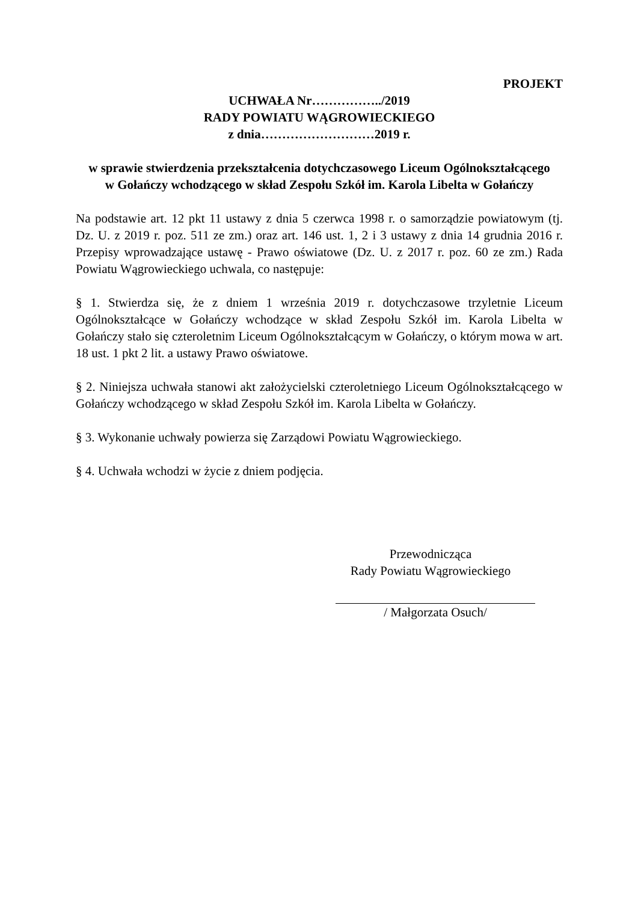PROJEKT
UCHWAŁA Nr……………../2019
RADY POWIATU WĄGROWIECKIEGO
z dnia………………………2019 r.
w sprawie stwierdzenia przekształcenia dotychczasowego Liceum Ogólnokształcącego
w Gołańczy wchodzącego w skład Zespołu Szkół im. Karola Libelta w Gołańczy
Na podstawie art. 12 pkt 11 ustawy z dnia 5 czerwca 1998 r. o samorządzie powiatowym (tj. Dz. U. z 2019 r. poz. 511 ze zm.) oraz art. 146 ust. 1, 2 i 3 ustawy z dnia 14 grudnia 2016 r. Przepisy wprowadzające ustawę - Prawo oświatowe (Dz. U. z 2017 r. poz. 60 ze zm.) Rada Powiatu Wągrowieckiego uchwala, co następuje:
§ 1. Stwierdza się, że z dniem 1 września 2019 r. dotychczasowe trzyletnie Liceum Ogólnokształcące w Gołańczy wchodzące w skład Zespołu Szkół im. Karola Libelta w Gołańczy stało się czteroletnim Liceum Ogólnokształcącym w Gołańczy, o którym mowa w art. 18 ust. 1 pkt 2 lit. a ustawy Prawo oświatowe.
§ 2. Niniejsza uchwała stanowi akt założycielski czteroletniego Liceum Ogólnokształcącego w Gołańczy wchodzącego w skład Zespołu Szkół im. Karola Libelta w Gołańczy.
§ 3. Wykonanie uchwały powierza się Zarządowi Powiatu Wągrowieckiego.
§ 4. Uchwała wchodzi w życie z dniem podjęcia.
Przewodnicząca
Rady Powiatu Wągrowieckiego
/ Małgorzata Osuch/